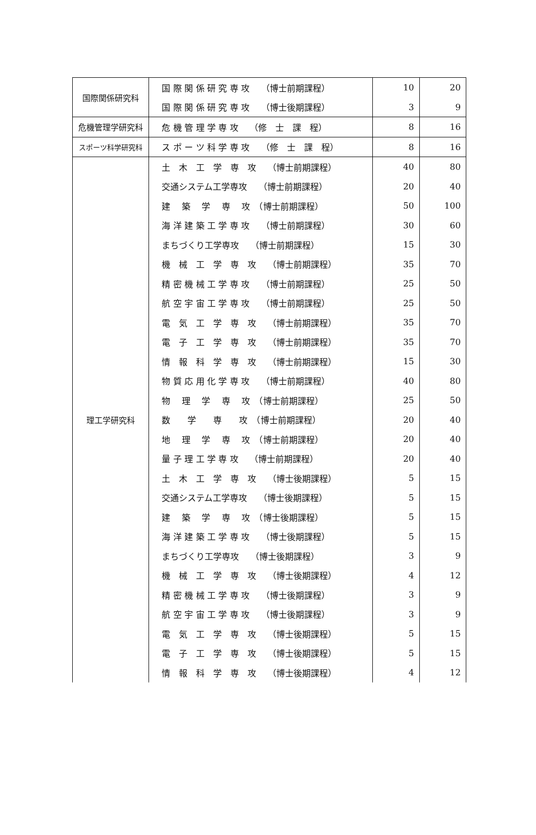| 国際関係研究科 | 国 際 関 係 研 究 専 攻 （博士前期課程） | 10 | 20 |
| | 国 際 関 係 研 究 専 攻 （博士後期課程） | 3 | 9 |
| 危機管理学研究科 | 危 機 管 理 学 専 攻 （修 士 課 程） | 8 | 16 |
| スポーツ科学研究科 | ス ポ ー ツ 科 学 専 攻 （修 士 課 程） | 8 | 16 |
| 理工学研究科 | 土 木 工 学 専 攻 （博士前期課程） | 40 | 80 |
| | 交通システム工学専攻 （博士前期課程） | 20 | 40 |
| | 建 築 学 専 攻 （博士前期課程） | 50 | 100 |
| | 海 洋 建 築 工 学 専 攻 （博士前期課程） | 30 | 60 |
| | まちづくり工学専攻 （博士前期課程） | 15 | 30 |
| | 機 械 工 学 専 攻 （博士前期課程） | 35 | 70 |
| | 精 密 機 械 工 学 専 攻 （博士前期課程） | 25 | 50 |
| | 航 空 宇 宙 工 学 専 攻 （博士前期課程） | 25 | 50 |
| | 電 気 工 学 専 攻 （博士前期課程） | 35 | 70 |
| | 電 子 工 学 専 攻 （博士前期課程） | 35 | 70 |
| | 情 報 科 学 専 攻 （博士前期課程） | 15 | 30 |
| | 物 質 応 用 化 学 専 攻 （博士前期課程） | 40 | 80 |
| | 物 理 学 専 攻 （博士前期課程） | 25 | 50 |
| | 数 学 専 攻 （博士前期課程） | 20 | 40 |
| | 地 理 学 専 攻 （博士前期課程） | 20 | 40 |
| | 量 子 理 工 学 専 攻 （博士前期課程） | 20 | 40 |
| | 土 木 工 学 専 攻 （博士後期課程） | 5 | 15 |
| | 交通システム工学専攻 （博士後期課程） | 5 | 15 |
| | 建 築 学 専 攻 （博士後期課程） | 5 | 15 |
| | 海 洋 建 築 工 学 専 攻 （博士後期課程） | 5 | 15 |
| | まちづくり工学専攻 （博士後期課程） | 3 | 9 |
| | 機 械 工 学 専 攻 （博士後期課程） | 4 | 12 |
| | 精 密 機 械 工 学 専 攻 （博士後期課程） | 3 | 9 |
| | 航 空 宇 宙 工 学 専 攻 （博士後期課程） | 3 | 9 |
| | 電 気 工 学 専 攻 （博士後期課程） | 5 | 15 |
| | 電 子 工 学 専 攻 （博士後期課程） | 5 | 15 |
| | 情 報 科 学 専 攻 （博士後期課程） | 4 | 12 |